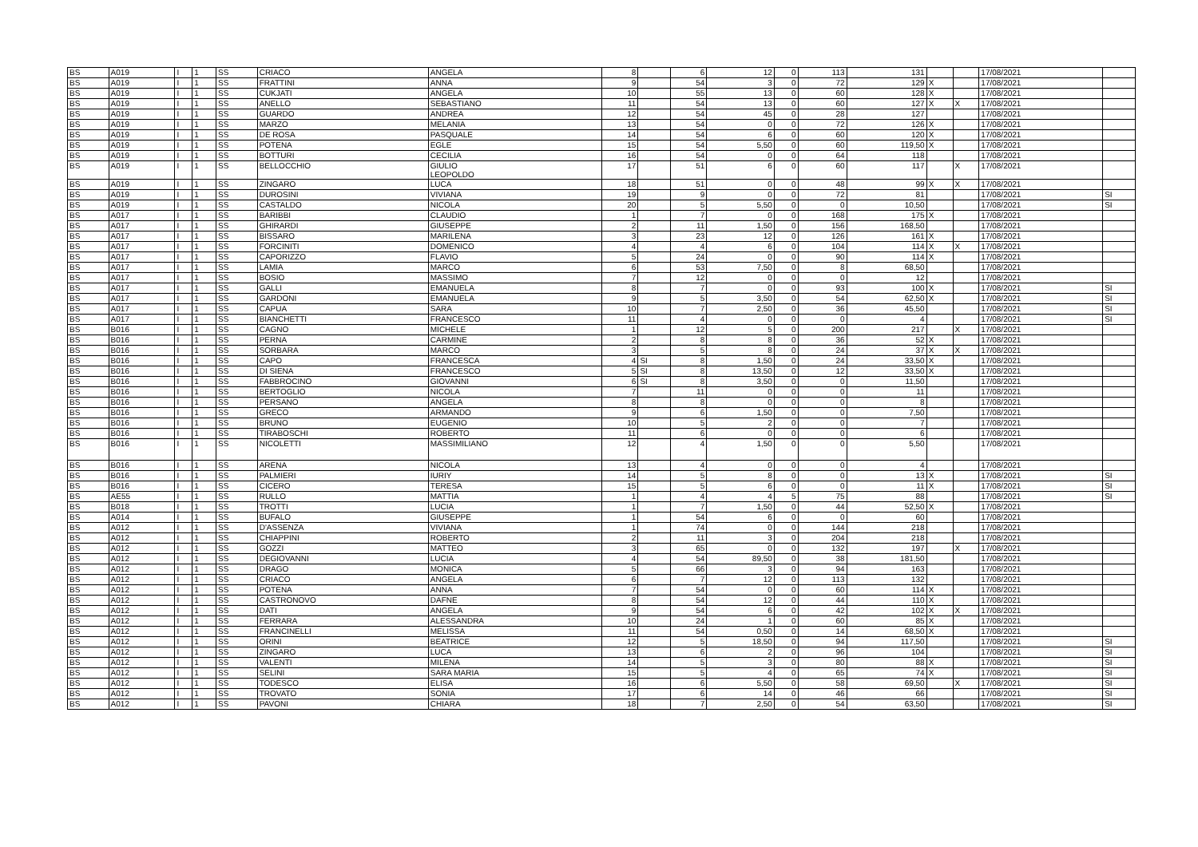| BS | A019 | I | 1 | SS | CRIACO | ANGELA | 8 | | 6 | 12 | 0 | 113 | 131 | | | 17/08/2021 | |
| BS | A019 | I | 1 | SS | FRATTINI | ANNA | 9 | | 54 | 3 | 0 | 72 | 129 | X | | 17/08/2021 | |
| BS | A019 | I | 1 | SS | CUKJATI | ANGELA | 10 | | 55 | 13 | 0 | 60 | 128 | X | | 17/08/2021 | |
| BS | A019 | I | 1 | SS | ANELLO | SEBASTIANO | 11 | | 54 | 13 | 0 | 60 | 127 | X | X | 17/08/2021 | |
| BS | A019 | I | 1 | SS | GUARDO | ANDREA | 12 | | 54 | 45 | 0 | 28 | 127 | | | 17/08/2021 | |
| BS | A019 | I | 1 | SS | MARZO | MELANIA | 13 | | 54 | 0 | 0 | 72 | 126 | X | | 17/08/2021 | |
| BS | A019 | I | 1 | SS | DE ROSA | PASQUALE | 14 | | 54 | 6 | 0 | 60 | 120 | X | | 17/08/2021 | |
| BS | A019 | I | 1 | SS | POTENA | EGLE | 15 | | 54 | 5,50 | 0 | 60 | 119,50 | X | | 17/08/2021 | |
| BS | A019 | I | 1 | SS | BOTTURI | CECILIA | 16 | | 54 | 0 | 0 | 64 | 118 | | | 17/08/2021 | |
| BS | A019 | I | 1 | SS | BELLOCCHIO | GIULIO LEOPOLDO | 17 | | 51 | 6 | 0 | 60 | 117 | | X | 17/08/2021 | |
| BS | A019 | I | 1 | SS | ZINGARO | LUCA | 18 | | 51 | 0 | 0 | 48 | 99 | X | X | 17/08/2021 | |
| BS | A019 | I | 1 | SS | DUROSINI | VIVIANA | 19 | | 9 | 0 | 0 | 72 | 81 | | | 17/08/2021 | SI |
| BS | A019 | I | 1 | SS | CASTALDO | NICOLA | 20 | | 5 | 5,50 | 0 | 0 | 10,50 | | | 17/08/2021 | SI |
| BS | A017 | I | 1 | SS | BARIBBI | CLAUDIO | 1 | | 7 | 0 | 0 | 168 | 175 | X | | 17/08/2021 | |
| BS | A017 | I | 1 | SS | GHIRARDI | GIUSEPPE | 2 | | 11 | 1,50 | 0 | 156 | 168,50 | | | 17/08/2021 | |
| BS | A017 | I | 1 | SS | BISSARO | MARILENA | 3 | | 23 | 12 | 0 | 126 | 161 | X | | 17/08/2021 | |
| BS | A017 | I | 1 | SS | FORCINITI | DOMENICO | 4 | | 4 | 6 | 0 | 104 | 114 | X | X | 17/08/2021 | |
| BS | A017 | I | 1 | SS | CAPORIZZO | FLAVIO | 5 | | 24 | 0 | 0 | 90 | 114 | X | | 17/08/2021 | |
| BS | A017 | I | 1 | SS | LAMIA | MARCO | 6 | | 53 | 7,50 | 0 | 8 | 68,50 | | | 17/08/2021 | |
| BS | A017 | I | 1 | SS | BOSIO | MASSIMO | 7 | | 12 | 0 | 0 | 0 | 12 | | | 17/08/2021 | |
| BS | A017 | I | 1 | SS | GALLI | EMANUELA | 8 | | 7 | 0 | 0 | 93 | 100 | X | | 17/08/2021 | SI |
| BS | A017 | I | 1 | SS | GARDONI | EMANUELA | 9 | | 5 | 3,50 | 0 | 54 | 62,50 | X | | 17/08/2021 | SI |
| BS | A017 | I | 1 | SS | CAPUA | SARA | 10 | | 7 | 2,50 | 0 | 36 | 45,50 | | | 17/08/2021 | SI |
| BS | A017 | I | 1 | SS | BIANCHETTI | FRANCESCO | 11 | | 4 | 0 | 0 | 0 | 4 | | | 17/08/2021 | SI |
| BS | B016 | I | 1 | SS | CAGNO | MICHELE | 1 | | 12 | 5 | 0 | 200 | 217 | | X | 17/08/2021 | |
| BS | B016 | I | 1 | SS | PERNA | CARMINE | 2 | | 8 | 8 | 0 | 36 | 52 | X | | 17/08/2021 | |
| BS | B016 | I | 1 | SS | SORBARA | MARCO | 3 | | 5 | 8 | 0 | 24 | 37 | X | X | 17/08/2021 | |
| BS | B016 | I | 1 | SS | CAPO | FRANCESCA | 4 | SI | 8 | 1,50 | 0 | 24 | 33,50 | X | | 17/08/2021 | |
| BS | B016 | I | 1 | SS | DI SIENA | FRANCESCO | 5 | SI | 8 | 13,50 | 0 | 12 | 33,50 | X | | 17/08/2021 | |
| BS | B016 | I | 1 | SS | FABBROCINO | GIOVANNI | 6 | SI | 8 | 3,50 | 0 | 0 | 11,50 | | | 17/08/2021 | |
| BS | B016 | I | 1 | SS | BERTOGLIO | NICOLA | 7 | | 11 | 0 | 0 | 0 | 11 | | | 17/08/2021 | |
| BS | B016 | I | 1 | SS | PERSANO | ANGELA | 8 | | 8 | 0 | 0 | 0 | 8 | | | 17/08/2021 | |
| BS | B016 | I | 1 | SS | GRECO | ARMANDO | 9 | | 6 | 1,50 | 0 | 0 | 7,50 | | | 17/08/2021 | |
| BS | B016 | I | 1 | SS | BRUNO | EUGENIO | 10 | | 5 | 2 | 0 | 0 | 7 | | | 17/08/2021 | |
| BS | B016 | I | 1 | SS | TIRABOSCHI | ROBERTO | 11 | | 6 | 0 | 0 | 0 | 6 | | | 17/08/2021 | |
| BS | B016 | I | 1 | SS | NICOLETTI | MASSIMILIANO | 12 | | 4 | 1,50 | 0 | 0 | 5,50 | | | 17/08/2021 | |
| BS | B016 | I | 1 | SS | ARENA | NICOLA | 13 | | 4 | 0 | 0 | 0 | 4 | | | 17/08/2021 | |
| BS | B016 | I | 1 | SS | PALMIERI | IURIY | 14 | | 5 | 8 | 0 | 0 | 13 | X | | 17/08/2021 | SI |
| BS | B016 | I | 1 | SS | CICERO | TERESA | 15 | | 5 | 6 | 0 | 0 | 11 | X | | 17/08/2021 | SI |
| BS | AE55 | I | 1 | SS | RULLO | MATTIA | 1 | | 4 | 4 | 5 | 75 | 88 | | | 17/08/2021 | SI |
| BS | B018 | I | 1 | SS | TROTTI | LUCIA | 1 | | 7 | 1,50 | 0 | 44 | 52,50 | X | | 17/08/2021 | |
| BS | A014 | I | 1 | SS | BUFALO | GIUSEPPE | 1 | | 54 | 6 | 0 | 0 | 60 | | | 17/08/2021 | |
| BS | A012 | I | 1 | SS | D'ASSENZA | VIVIANA | 1 | | 74 | 0 | 0 | 144 | 218 | | | 17/08/2021 | |
| BS | A012 | I | 1 | SS | CHIAPPINI | ROBERTO | 2 | | 11 | 3 | 0 | 204 | 218 | | | 17/08/2021 | |
| BS | A012 | I | 1 | SS | GOZZI | MATTEO | 3 | | 65 | 0 | 0 | 132 | 197 | | X | 17/08/2021 | |
| BS | A012 | I | 1 | SS | DEGIOVANNI | LUCIA | 4 | | 54 | 89,50 | 0 | 38 | 181,50 | | | 17/08/2021 | |
| BS | A012 | I | 1 | SS | DRAGO | MONICA | 5 | | 66 | 3 | 0 | 94 | 163 | | | 17/08/2021 | |
| BS | A012 | I | 1 | SS | CRIACO | ANGELA | 6 | | 7 | 12 | 0 | 113 | 132 | | | 17/08/2021 | |
| BS | A012 | I | 1 | SS | POTENA | ANNA | 7 | | 54 | 0 | 0 | 60 | 114 | X | | 17/08/2021 | |
| BS | A012 | I | 1 | SS | CASTRONOVO | DAFNE | 8 | | 54 | 12 | 0 | 44 | 110 | X | | 17/08/2021 | |
| BS | A012 | I | 1 | SS | DATI | ANGELA | 9 | | 54 | 6 | 0 | 42 | 102 | X | X | 17/08/2021 | |
| BS | A012 | I | 1 | SS | FERRARA | ALESSANDRA | 10 | | 24 | 1 | 0 | 60 | 85 | X | | 17/08/2021 | |
| BS | A012 | I | 1 | SS | FRANCINELLI | MELISSA | 11 | | 54 | 0,50 | 0 | 14 | 68,50 | X | | 17/08/2021 | |
| BS | A012 | I | 1 | SS | ORINI | BEATRICE | 12 | | 5 | 18,50 | 0 | 94 | 117,50 | | | 17/08/2021 | SI |
| BS | A012 | I | 1 | SS | ZINGARO | LUCA | 13 | | 6 | 2 | 0 | 96 | 104 | | | 17/08/2021 | SI |
| BS | A012 | I | 1 | SS | VALENTI | MILENA | 14 | | 5 | 3 | 0 | 80 | 88 | X | | 17/08/2021 | SI |
| BS | A012 | I | 1 | SS | SELINI | SARA MARIA | 15 | | 5 | 4 | 0 | 65 | 74 | X | | 17/08/2021 | SI |
| BS | A012 | I | 1 | SS | TODESCO | ELISA | 16 | | 6 | 5,50 | 0 | 58 | 69,50 | | X | 17/08/2021 | SI |
| BS | A012 | I | 1 | SS | TROVATO | SONIA | 17 | | 6 | 14 | 0 | 46 | 66 | | | 17/08/2021 | SI |
| BS | A012 | I | 1 | SS | PAVONI | CHIARA | 18 | | 7 | 2,50 | 0 | 54 | 63,50 | | | 17/08/2021 | SI |